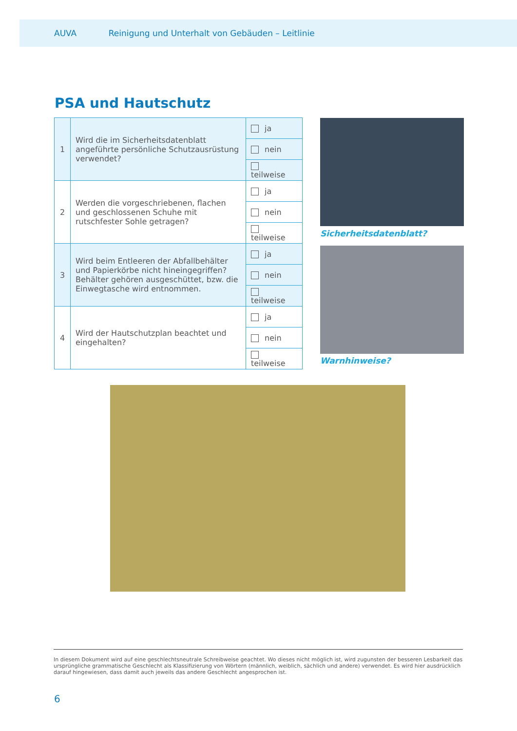AUVA Reinigung und Unterhalt von Gebäuden – Leitlinie
PSA und Hautschutz
| 1 | Wird die im Sicherheitsdatenblatt angeführte persönliche Schutzausrüstung verwendet? | ja |
| | | nein |
| | | teilweise |
| 2 | Werden die vorgeschriebenen, flachen und geschlossenen Schuhe mit rutschfester Sohle getragen? | ja |
| | | nein |
| | | teilweise |
| 3 | Wird beim Entleeren der Abfallbehälter und Papierkörbe nicht hineingegriffen? Behälter gehören ausgeschüttet, bzw. die Einwegtasche wird entnommen. | ja |
| | | nein |
| | | teilweise |
| 4 | Wird der Hautschutzplan beachtet und eingehalten? | ja |
| | | nein |
| | | teilweise |
Sicherheitsdatenblatt?
Warnhinweise?
In diesem Dokument wird auf eine geschlechtsneutrale Schreibweise geachtet. Wo dieses nicht möglich ist, wird zugunsten der besseren Lesbarkeit das ursprüngliche grammatische Geschlecht als Klassifizierung von Wörtern (männlich, weiblich, sächlich und andere) verwendet. Es wird hier ausdrücklich darauf hingewiesen, dass damit auch jeweils das andere Geschlecht angesprochen ist.
6